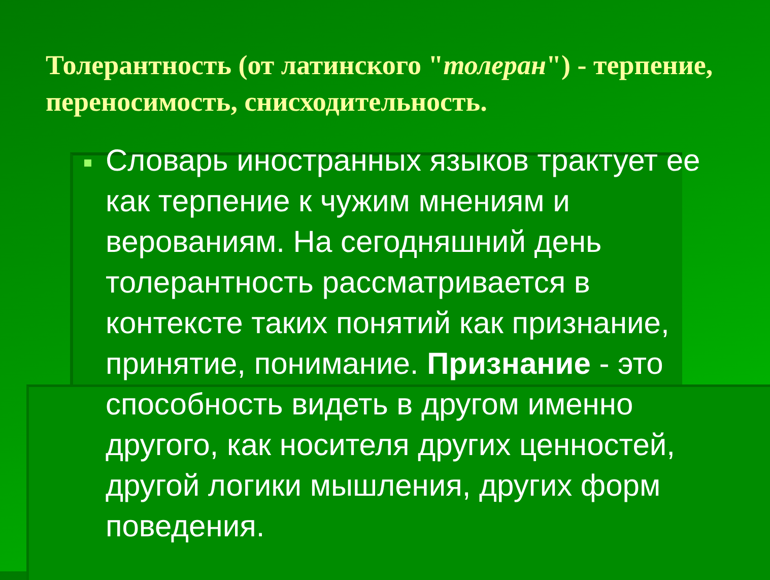Толерантность (от латинского "толеран") - терпение, переносимость, снисходительность.
Словарь иностранных языков трактует ее как терпение к чужим мнениям и верованиям. На сегодняшний день толерантность рассматривается в контексте таких понятий как признание, принятие, понимание. Признание - это способность видеть в другом именно другого, как носителя других ценностей, другой логики мышления, других форм поведения.